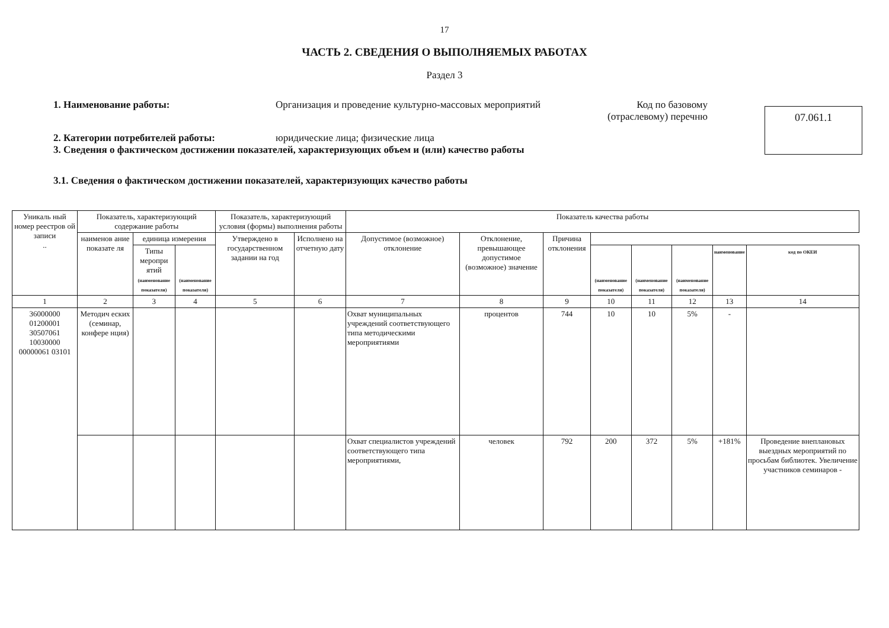17
ЧАСТЬ 2. СВЕДЕНИЯ О ВЫПОЛНЯЕМЫХ РАБОТАХ
Раздел 3
1. Наименование работы: Организация и проведение культурно-массовых мероприятий
Код по базовому
(отраслевому) перечню
2. Категории потребителей работы: юридические лица; физические лица
3. Сведения о фактическом достижении показателей, характеризующих объем и (или) качество работы
07.061.1
3.1. Сведения о фактическом достижении показателей, характеризующих качество работы
| Уникаль ный номер реестров ой записи .. | Показатель, характеризующий содержание работы | | | Показатель, характеризующий условия (формы) выполнения работы | | Показатель качества работы | | | | | | | |
| --- | --- | --- | --- | --- | --- | --- | --- | --- | --- | --- | --- | --- | --- |
| | наименов ание показате ля | единица измерения | | Утверждено в государственном задании на год | Исполнено на отчетную дату | Допустимое (возможное) отклонение | Отклонение, превышающее допустимое (возможное) значение | Причина отклонения | | | | | |
| | | Типы меропри ятий (наименование показателя) | (наименование показателя) | | | | | | (наименование показателя) | (наименование показателя) | (наименование показателя) | наименование | код по ОКЕИ |
| 1 | 2 | 3 | 4 | 5 | 6 | 7 | 8 | 9 | 10 | 11 | 12 | 13 | 14 |
| 36000000 01200001 30507061 10030000 00000061 03101 | Методич еских (семинар, конфере нция) | | | | | Охват муниципальных учреждений соответствующего типа методическими мероприятиями | процентов | 744 | 10 | 10 | 5% | - | |
| | | | | | | Охват специалистов учреждений соответствующего типа мероприятиями, | человек | 792 | 200 | 372 | 5% | +181% | Проведение внеплановых выездных мероприятий по просьбам библиотек. Увеличение участников семинаров - |